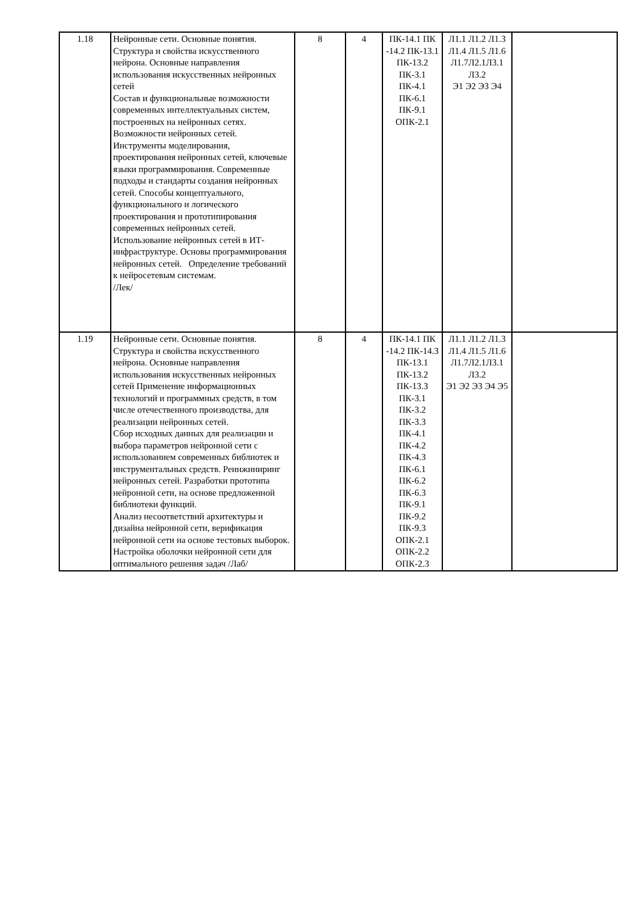| 1.18 | Нейронные сети. Основные понятия. Структура и свойства искусственного нейрона. Основные направления использования искусственных нейронных сетей Состав и функциональные возможности современных интеллектуальных систем, построенных на нейронных сетях. Возможности нейронных сетей. Инструменты моделирования, проектирования нейронных сетей, ключевые языки программирования. Современные подходы и стандарты создания нейронных сетей. Способы концептуального, функционального и логического проектирования и прототипирования современных нейронных сетей. Использование нейронных сетей в ИТ-инфраструктуре. Основы программирования нейронных сетей. Определение требований к нейросетевым системам. /Лек/ | 8 | 4 | ПК-14.1 ПК -14.2 ПК-13.1 ПК-13.2 ПК-3.1 ПК-4.1 ПК-6.1 ПК-9.1 ОПК-2.1 | Л1.1 Л1.2 Л1.3 Л1.4 Л1.5 Л1.6 Л1.7Л2.1Л3.1 Л3.2 Э1 Э2 Э3 Э4 | |
| 1.19 | Нейронные сети. Основные понятия. Структура и свойства искусственного нейрона. Основные направления использования искусственных нейронных сетей Применение информационных технологий и программных средств, в том числе отечественного производства, для реализации нейронных сетей. Сбор исходных данных для реализации и выбора параметров нейронной сети с использованием современных библиотек и инструментальных средств. Реинжиниринг нейронных сетей. Разработки прототипа нейронной сети, на основе предложенной библиотеки функций. Анализ несоответствий архитектуры и дизайна нейронной сети, верификация нейронной сети на основе тестовых выборок. Настройка оболочки нейронной сети для оптимального решения задач /Лаб/ | 8 | 4 | ПК-14.1 ПК -14.2 ПК-14.3 ПК-13.1 ПК-13.2 ПК-13.3 ПК-3.1 ПК-3.2 ПК-3.3 ПК-4.1 ПК-4.2 ПК-4.3 ПК-6.1 ПК-6.2 ПК-6.3 ПК-9.1 ПК-9.2 ПК-9.3 ОПК-2.1 ОПК-2.2 ОПК-2.3 | Л1.1 Л1.2 Л1.3 Л1.4 Л1.5 Л1.6 Л1.7Л2.1Л3.1 Л3.2 Э1 Э2 Э3 Э4 Э5 | |